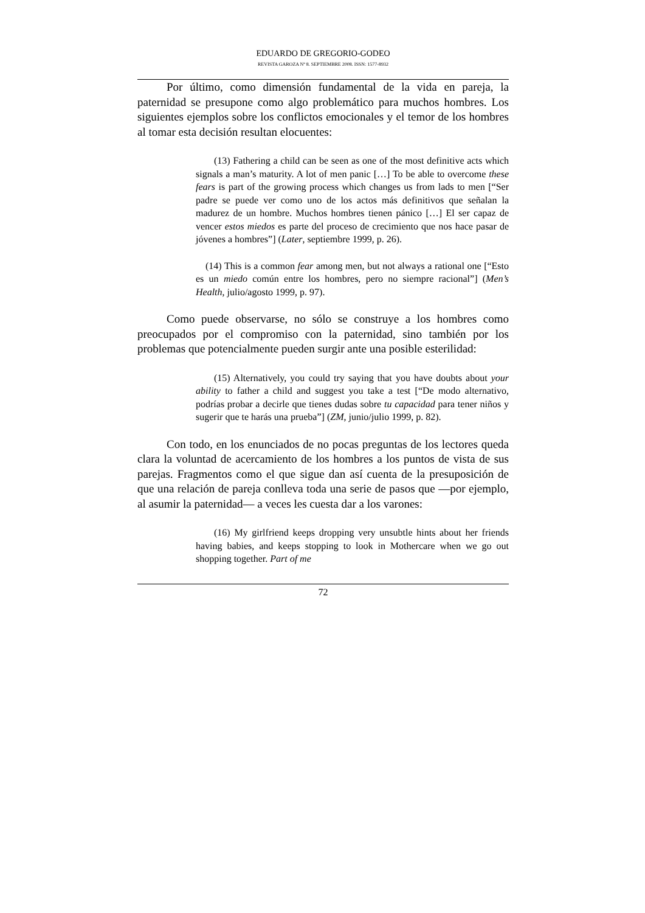EDUARDO DE GREGORIO-GODEO
REVISTA GAROZA Nº 8. SEPTIEMBRE 2008. ISSN: 1577-8932
Por último, como dimensión fundamental de la vida en pareja, la paternidad se presupone como algo problemático para muchos hombres. Los siguientes ejemplos sobre los conflictos emocionales y el temor de los hombres al tomar esta decisión resultan elocuentes:
(13) Fathering a child can be seen as one of the most definitive acts which signals a man’s maturity. A lot of men panic […] To be able to overcome these fears is part of the growing process which changes us from lads to men [“Ser padre se puede ver como uno de los actos más definitivos que señalan la madurez de un hombre. Muchos hombres tienen pánico […] El ser capaz de vencer estos miedos es parte del proceso de crecimiento que nos hace pasar de jóvenes a hombres”] (Later, septiembre 1999, p. 26).
(14) This is a common fear among men, but not always a rational one [“Esto es un miedo común entre los hombres, pero no siempre racional”] (Men’s Health, julio/agosto 1999, p. 97).
Como puede observarse, no sólo se construye a los hombres como preocupados por el compromiso con la paternidad, sino también por los problemas que potencialmente pueden surgir ante una posible esterilidad:
(15) Alternatively, you could try saying that you have doubts about your ability to father a child and suggest you take a test [“De modo alternativo, podrías probar a decirle que tienes dudas sobre tu capacidad para tener niños y sugerir que te harás una prueba”] (ZM, junio/julio 1999, p. 82).
Con todo, en los enunciados de no pocas preguntas de los lectores queda clara la voluntad de acercamiento de los hombres a los puntos de vista de sus parejas. Fragmentos como el que sigue dan así cuenta de la presuposición de que una relación de pareja conlleva toda una serie de pasos que —por ejemplo, al asumir la paternidad— a veces les cuesta dar a los varones:
(16) My girlfriend keeps dropping very unsubtle hints about her friends having babies, and keeps stopping to look in Mothercare when we go out shopping together. Part of me
72